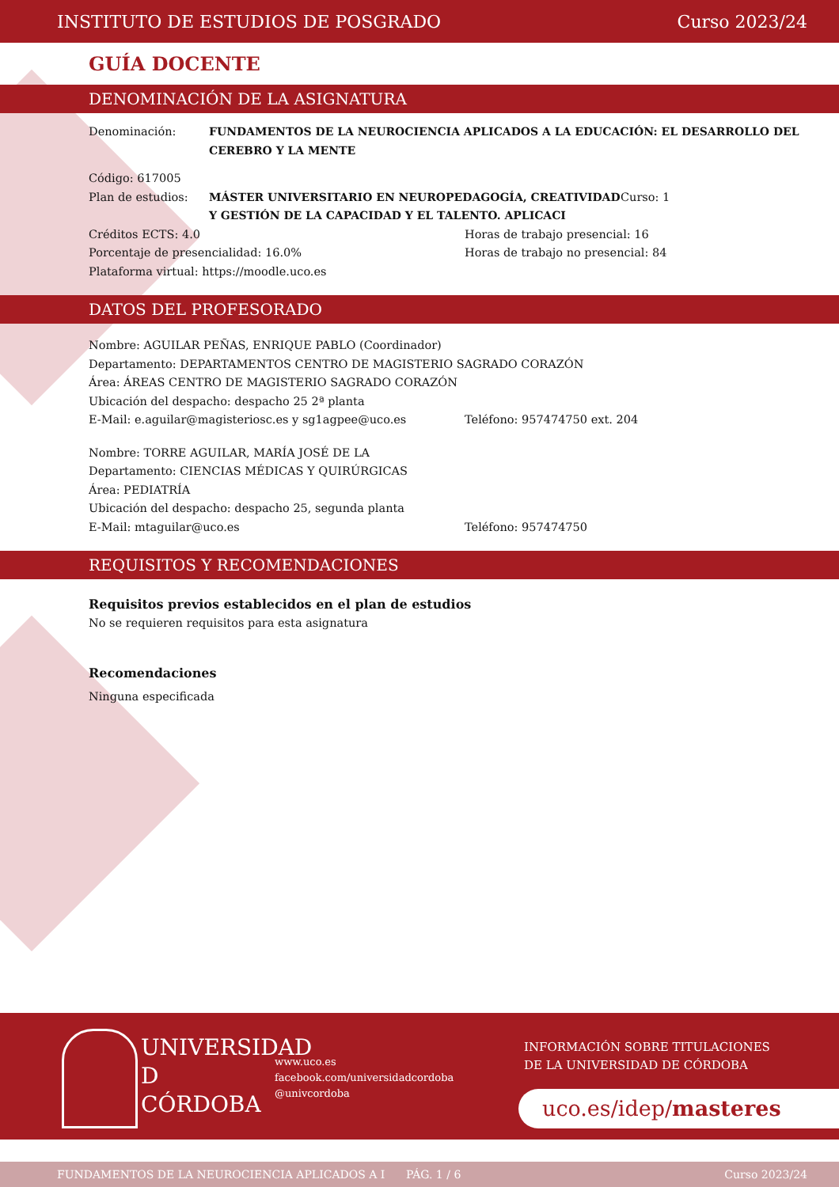INSTITUTO DE ESTUDIOS DE POSGRADO Curso 2023/24
GUÍA DOCENTE
DENOMINACIÓN DE LA ASIGNATURA
Denominación: FUNDAMENTOS DE LA NEUROCIENCIA APLICADOS A LA EDUCACIÓN: EL DESARROLLO DEL CEREBRO Y LA MENTE
Código: 617005
Plan de estudios: MÁSTER UNIVERSITARIO EN NEUROPEDAGOGÍA, CREATIVIDAD Y GESTIÓN DE LA CAPACIDAD Y EL TALENTO. APLICACI
Curso: 1
Créditos ECTS: 4.0 Horas de trabajo presencial: 16
Porcentaje de presencialidad: 16.0% Horas de trabajo no presencial: 84
Plataforma virtual: https://moodle.uco.es
DATOS DEL PROFESORADO
Nombre: AGUILAR PEÑAS, ENRIQUE PABLO (Coordinador)
Departamento: DEPARTAMENTOS CENTRO DE MAGISTERIO SAGRADO CORAZÓN
Área: ÁREAS CENTRO DE MAGISTERIO SAGRADO CORAZÓN
Ubicación del despacho: despacho 25 2ª planta
E-Mail: e.aguilar@magisteriosc.es y sg1agpee@uco.es Teléfono: 957474750 ext. 204
Nombre: TORRE AGUILAR, MARÍA JOSÉ DE LA
Departamento: CIENCIAS MÉDICAS Y QUIRÚRGICAS
Área: PEDIATRÍA
Ubicación del despacho: despacho 25, segunda planta
E-Mail: mtaguilar@uco.es Teléfono: 957474750
REQUISITOS Y RECOMENDACIONES
Requisitos previos establecidos en el plan de estudios
No se requieren requisitos para esta asignatura
Recomendaciones
Ninguna especificada
UNIVERSIDAD
D
CÓRDOBA
www.uco.es
facebook.com/universidadcordoba
@univcordoba
INFORMACIÓN SOBRE TITULACIONES
DE LA UNIVERSIDAD DE CÓRDOBA
uco.es/idep/masteres
FUNDAMENTOS DE LA NEUROCIENCIA APLICADOS A I PÁG. 1 / 6 Curso 2023/24